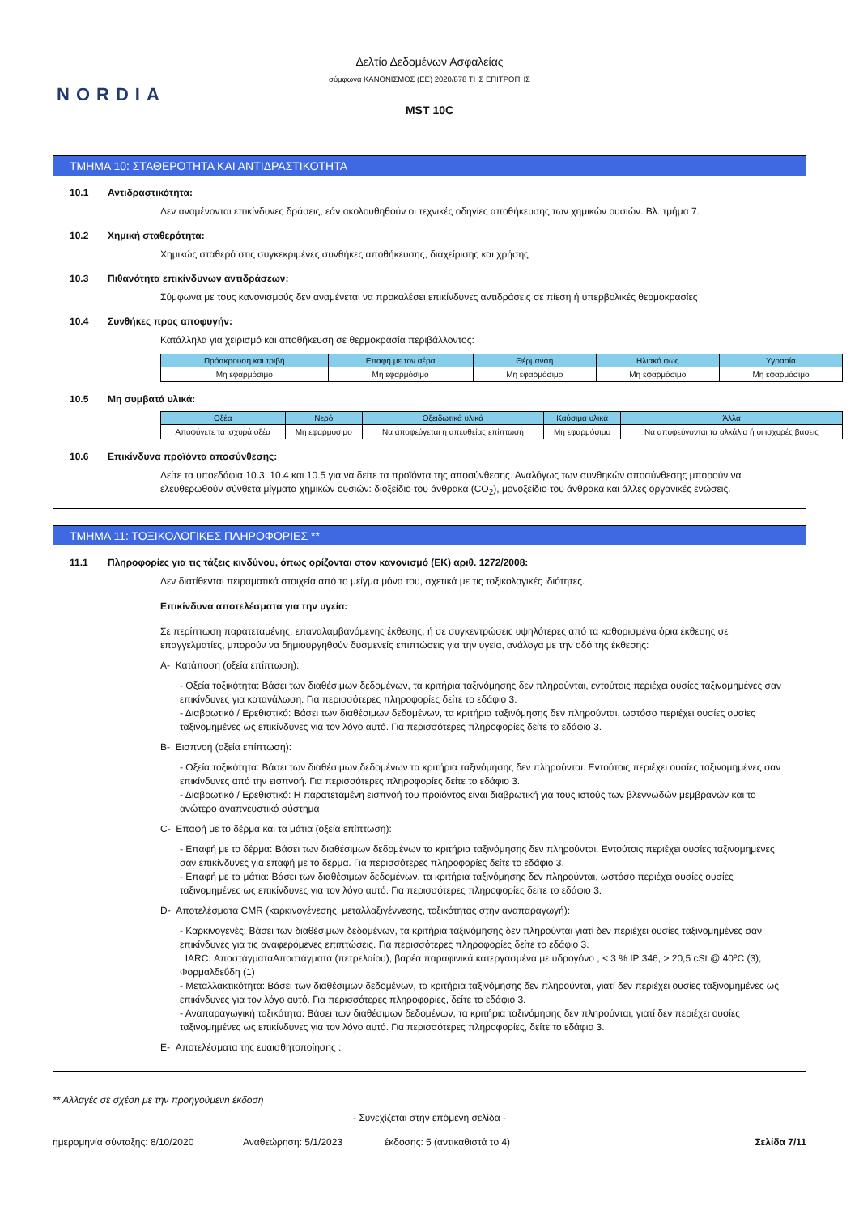Δελτίο Δεδομένων Ασφαλείας
σύμφωνα ΚΑΝΟΝΙΣΜΟΣ (ΕΕ) 2020/878 ΤΗΣ ΕΠΙΤΡΟΠΗΣ
NORDIA
MST 10C
ΤΜΗΜΑ 10: ΣΤΑΘΕΡΟΤΗΤΑ ΚΑΙ ΑΝΤΙΔΡΑΣΤΙΚΟΤΗΤΑ
10.1 Αντιδραστικότητα:
Δεν αναμένονται επικίνδυνες δράσεις, εάν ακολουθηθούν οι τεχνικές οδηγίες αποθήκευσης των χημικών ουσιών. Βλ. τμήμα 7.
10.2 Χημική σταθερότητα:
Χημικώς σταθερό στις συγκεκριμένες συνθήκες αποθήκευσης, διαχείρισης και χρήσης
10.3 Πιθανότητα επικίνδυνων αντιδράσεων:
Σύμφωνα με τους κανονισμούς δεν αναμένεται να προκαλέσει επικίνδυνες αντιδράσεις σε πίεση ή υπερβολικές θερμοκρασίες
10.4 Συνθήκες προς αποφυγήν:
Κατάλληλα για χειρισμό και αποθήκευση σε θερμοκρασία περιβάλλοντος:
| Πρόσκρουση και τριβή | Επαφή με τον αέρα | Θέρμανση | Ηλιακό φως | Υγρασία |
| --- | --- | --- | --- | --- |
| Μη εφαρμόσιμο | Μη εφαρμόσιμο | Μη εφαρμόσιμο | Μη εφαρμόσιμο | Μη εφαρμόσιμο |
10.5 Μη συμβατά υλικά:
| Οξέα | Νερό | Οξειδωτικά υλικά | Καύσιμα υλικά | Άλλα |
| --- | --- | --- | --- | --- |
| Αποφύγετε τα ισχυρά οξέα | Μη εφαρμόσιμο | Να αποφεύγεται η απευθείας επίπτωση | Μη εφαρμόσιμο | Να αποφεύγονται τα αλκάλια ή οι ισχυρές βάσεις |
10.6 Επικίνδυνα προϊόντα αποσύνθεσης:
Δείτε τα υποεδάφια 10.3, 10.4 και 10.5 για να δείτε τα προϊόντα της αποσύνθεσης. Αναλόγως των συνθηκών αποσύνθεσης μπορούν να ελευθερωθούν σύνθετα μίγματα χημικών ουσιών: διοξείδιο του άνθρακα (CO<sub>2</sub>), μονοξείδιο του άνθρακα και άλλες οργανικές ενώσεις.
ΤΜΗΜΑ 11: ΤΟΞΙΚΟΛΟΓΙΚΕΣ ΠΛΗΡΟΦΟΡΙΕΣ **
11.1 Πληροφορίες για τις τάξεις κινδύνου, όπως ορίζονται στον κανονισμό (ΕΚ) αριθ. 1272/2008:
Δεν διατίθενται πειραματικά στοιχεία από το μείγμα μόνο του, σχετικά με τις τοξικολογικές ιδιότητες.
Επικίνδυνα αποτελέσματα για την υγεία:
Σε περίπτωση παρατεταμένης, επαναλαμβανόμενης έκθεσης, ή σε συγκεντρώσεις υψηλότερες από τα καθορισμένα όρια έκθεσης σε επαγγελματίες, μπορούν να δημιουργηθούν δυσμενείς επιπτώσεις για την υγεία, ανάλογα με την οδό της έκθεσης:
A- Κατάποση (οξεία επίπτωση):
- Οξεία τοξικότητα: Βάσει των διαθέσιμων δεδομένων, τα κριτήρια ταξινόμησης δεν πληρούνται, εντούτοις περιέχει ουσίες ταξινομημένες σαν επικίνδυνες για κατανάλωση. Για περισσότερες πληροφορίες δείτε το εδάφιο 3.
- Διαβρωτικό / Ερεθιστικό: Βάσει των διαθέσιμων δεδομένων, τα κριτήρια ταξινόμησης δεν πληρούνται, ωστόσο περιέχει ουσίες ουσίες ταξινομημένες ως επικίνδυνες για τον λόγο αυτό. Για περισσότερες πληροφορίες δείτε το εδάφιο 3.
B- Εισπνοή (οξεία επίπτωση):
- Οξεία τοξικότητα: Βάσει των διαθέσιμων δεδομένων τα κριτήρια ταξινόμησης δεν πληρούνται. Εντούτοις περιέχει ουσίες ταξινομημένες σαν επικίνδυνες από την εισπνοή. Για περισσότερες πληροφορίες δείτε το εδάφιο 3.
- Διαβρωτικό / Ερεθιστικό: Η παρατεταμένη εισπνοή του προϊόντος είναι διαβρωτική για τους ιστούς των βλεννωδών μεμβρανών και το ανώτερο αναπνευστικό σύστημα
C- Επαφή με το δέρμα και τα μάτια (οξεία επίπτωση):
- Επαφή με το δέρμα: Βάσει των διαθέσιμων δεδομένων τα κριτήρια ταξινόμησης δεν πληρούνται. Εντούτοις περιέχει ουσίες ταξινομημένες σαν επικίνδυνες για επαφή με το δέρμα. Για περισσότερες πληροφορίες δείτε το εδάφιο 3.
- Επαφή με τα μάτια: Βάσει των διαθέσιμων δεδομένων, τα κριτήρια ταξινόμησης δεν πληρούνται, ωστόσο περιέχει ουσίες ουσίες ταξινομημένες ως επικίνδυνες για τον λόγο αυτό. Για περισσότερες πληροφορίες δείτε το εδάφιο 3.
D- Αποτελέσματα CMR (καρκινογένεσης, μεταλλαξιγέννεσης, τοξικότητας στην αναπαραγωγή):
- Καρκινογενές: Βάσει των διαθέσιμων δεδομένων, τα κριτήρια ταξινόμησης δεν πληρούνται γιατί δεν περιέχει ουσίες ταξινομημένες σαν επικίνδυνες για τις αναφερόμενες επιπτώσεις. Για περισσότερες πληροφορίες δείτε το εδάφιο 3.
IARC: ΑποστάγματαΑποστάγματα (πετρελαίου), βαρέα παραφινικά κατεργασμένα με υδρογόνο , < 3 % IP 346, > 20,5 cSt @ 40ºC (3); Φορμαλδεΰδη (1)
- Μεταλλακτικότητα: Βάσει των διαθέσιμων δεδομένων, τα κριτήρια ταξινόμησης δεν πληρούνται, γιατί δεν περιέχει ουσίες ταξινομημένες ως επικίνδυνες για τον λόγο αυτό. Για περισσότερες πληροφορίες, δείτε το εδάφιο 3.
- Αναπαραγωγική τοξικότητα: Βάσει των διαθέσιμων δεδομένων, τα κριτήρια ταξινόμησης δεν πληρούνται, γιατί δεν περιέχει ουσίες ταξινομημένες ως επικίνδυνες για τον λόγο αυτό. Για περισσότερες πληροφορίες, δείτε το εδάφιο 3.
E- Αποτελέσματα της ευαισθητοποίησης :
** Αλλαγές σε σχέση με την προηγούμενη έκδοση
- Συνεχίζεται στην επόμενη σελίδα -
ημερομηνία σύνταξης: 8/10/2020 Αναθεώρηση: 5/1/2023 έκδοσης: 5 (αντικαθιστά το 4) Σελίδα 7/11